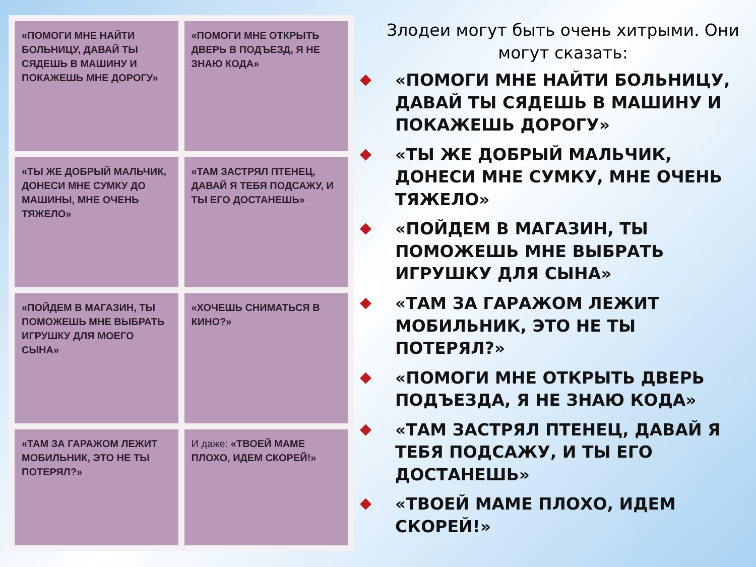«ПОМОГИ МНЕ НАЙТИ БОЛЬНИЦУ, ДАВАЙ ТЫ СЯДЕШЬ В МАШИНУ И ПОКАЖЕШЬ МНЕ ДОРОГУ»
«ПОМОГИ МНЕ ОТКРЫТЬ ДВЕРЬ В ПОДЪЕЗД, Я НЕ ЗНАЮ КОДА»
«ТЫ ЖЕ ДОБРЫЙ МАЛЬЧИК, ДОНЕСИ МНЕ СУМКУ ДО МАШИНЫ, МНЕ ОЧЕНЬ ТЯЖЕЛО»
«ТАМ ЗАСТРЯЛ ПТЕНЕЦ, ДАВАЙ Я ТЕБЯ ПОДСАЖУ, И ТЫ ЕГО ДОСТАНЕШЬ»
«ПОЙДЕМ В МАГАЗИН, ТЫ ПОМОЖЕШЬ МНЕ ВЫБРАТЬ ИГРУШКУ ДЛЯ МОЕГО СЫНА»
«ХОЧЕШЬ СНИМАТЬСЯ В КИНО?»
«ТАМ ЗА ГАРАЖОМ ЛЕЖИТ МОБИЛЬНИК, ЭТО НЕ ТЫ ПОТЕРЯЛ?»
И даже: «ТВОЕЙ МАМЕ ПЛОХО, ИДЕМ СКОРЕЙ!»
Злодеи могут быть очень хитрыми. Они могут сказать:
◆ «ПОМОГИ МНЕ НАЙТИ БОЛЬНИЦУ, ДАВАЙ ТЫ СЯДЕШЬ В МАШИНУ И ПОКАЖЕШЬ ДОРОГУ»
◆ «ТЫ ЖЕ ДОБРЫЙ МАЛЬЧИК, ДОНЕСИ МНЕ СУМКУ, МНЕ ОЧЕНЬ ТЯЖЕЛО»
◆ «ПОЙДЕМ В МАГАЗИН, ТЫ ПОМОЖЕШЬ МНЕ ВЫБРАТЬ ИГРУШКУ ДЛЯ СЫНА»
◆ «ТАМ ЗА ГАРАЖОМ ЛЕЖИТ МОБИЛЬНИК, ЭТО НЕ ТЫ ПОТЕРЯЛ?»
◆ «ПОМОГИ МНЕ ОТКРЫТЬ ДВЕРЬ ПОДЪЕЗДА, Я НЕ ЗНАЮ КОДА»
◆ «ТАМ ЗАСТРЯЛ ПТЕНЕЦ, ДАВАЙ Я ТЕБЯ ПОДСАЖУ, И ТЫ ЕГО ДОСТАНЕШЬ»
◆ «ТВОЕЙ МАМЕ ПЛОХО, ИДЕМ СКОРЕЙ!»